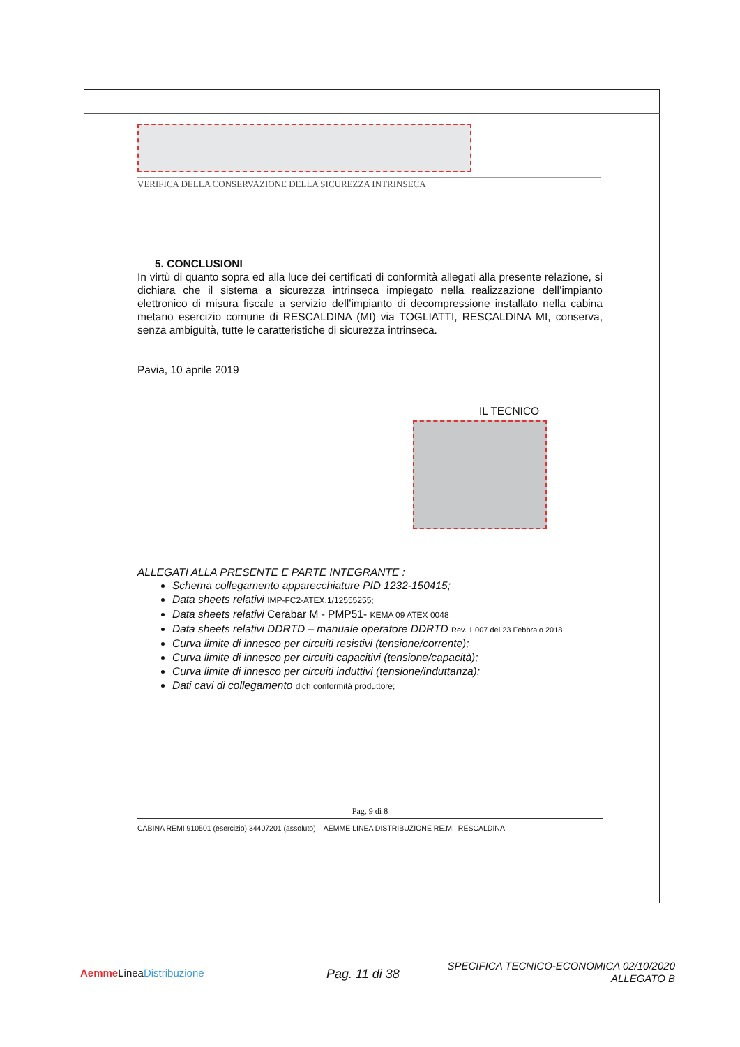VERIFICA DELLA CONSERVAZIONE DELLA SICUREZZA INTRINSECA
5. CONCLUSIONI
In virtù di quanto sopra ed alla luce dei certificati di conformità allegati alla presente relazione, si dichiara che il sistema a sicurezza intrinseca impiegato nella realizzazione dell’impianto elettronico di misura fiscale a servizio dell’impianto di decompressione installato nella cabina metano esercizio comune di RESCALDINA (MI) via TOGLIATTI, RESCALDINA MI, conserva, senza ambiguità, tutte le caratteristiche di sicurezza intrinseca.
Pavia, 10 aprile 2019
IL TECNICO
ALLEGATI ALLA PRESENTE E PARTE INTEGRANTE :
Schema collegamento apparecchiature PID 1232-150415;
Data sheets relativi IMP-FC2-ATEX.1/12555255;
Data sheets relativi Cerabar M - PMP51- KEMA 09 ATEX 0048
Data sheets relativi DDRTD – manuale operatore DDRTD Rev. 1.007 del 23 Febbraio 2018
Curva limite di innesco per circuiti resistivi (tensione/corrente);
Curva limite di innesco per circuiti capacitivi (tensione/capacità);
Curva limite di innesco per circuiti induttivi (tensione/induttanza);
Dati cavi di collegamento dich conformità produttore;
Pag. 9 di 8
CABINA REMI 910501 (esercizio) 34407201 (assoluto) – AEMME LINEA DISTRIBUZIONE RE.MI. RESCALDINA
Aemme LineaDistribuzione Pag. 11 di 38
SPECIFICA TECNICO-ECONOMICA 02/10/2020
ALLEGATO B